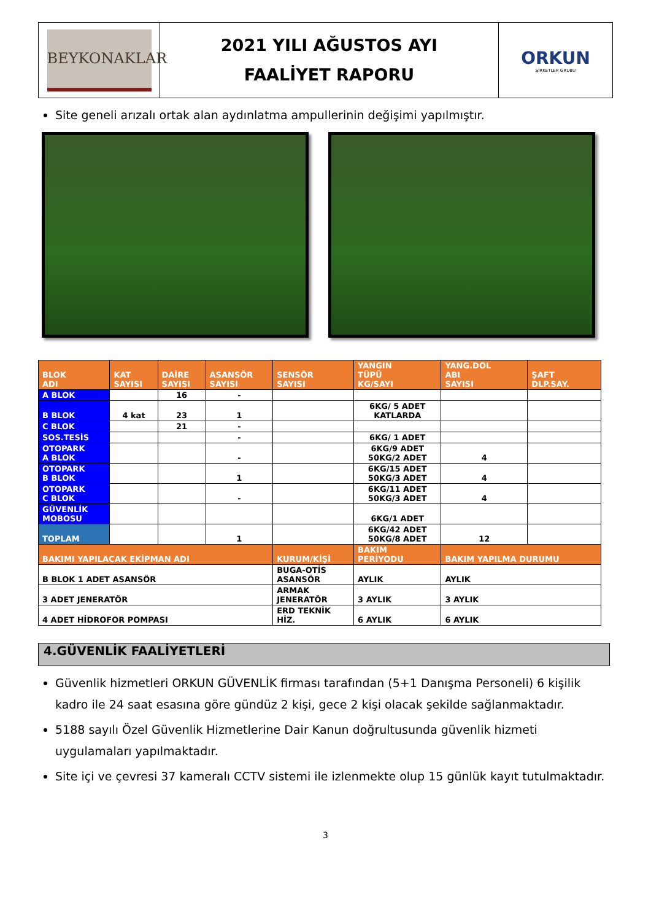| BEYKONAKLAR | 2021 YILI AĞUSTOS AYI FAALİYET RAPORU | ORKUN ŞİRKETLER GRUBU |
Site geneli arızalı ortak alan aydınlatma ampullerinin değişimi yapılmıştır.
| BLOK ADI | KAT SAYISI | DAİRE SAYISI | ASANSÖR SAYISI | SENSÖR SAYISI | YANGIN TÜPÜ KG/SAYI | YANG.DOL ABI SAYISI | ŞAFT DLP.SAY. |
| --- | --- | --- | --- | --- | --- | --- | --- |
| A BLOK | | 16 | - | | | | |
| B BLOK | 4 kat | 23 | 1 | | 6KG/ 5 ADET KATLARDA | | |
| C BLOK | | 21 | - | | | | |
| SOS.TESİS | | | - | | 6KG/ 1 ADET | | |
| OTOPARK A BLOK | | | - | | 6KG/9 ADET 50KG/2 ADET | 4 | |
| OTOPARK B BLOK | | | 1 | | 6KG/15 ADET 50KG/3 ADET | 4 | |
| OTOPARK C BLOK | | | - | | 6KG/11 ADET 50KG/3 ADET | 4 | |
| GÜVENLİK MOBOSU | | | | | 6KG/1 ADET | | |
| TOPLAM | | | 1 | | 6KG/42 ADET 50KG/8 ADET | 12 | |
| BAKIMI YAPILACAK EKİPMAN ADI | | | | KURUM/KİŞİ | BAKIM PERİYODU | BAKIM YAPILMA DURUMU | |
| B BLOK 1 ADET ASANSÖR | | | | BUGA-OTİS ASANSÖR | AYLIK | AYLIK | |
| 3 ADET JENERATÖR | | | | ARMAK JENERATÖR | 3 AYLIK | 3 AYLIK | |
| 4 ADET HİDROFOR POMPASI | | | | ERD TEKNİK HİZ. | 6 AYLIK | 6 AYLIK | |
4.GÜVENLİK FAALİYETLERİ
Güvenlik hizmetleri ORKUN GÜVENLİK firması tarafından (5+1 Danışma Personeli) 6 kişilik kadro ile 24 saat esasına göre gündüz 2 kişi, gece 2 kişi olacak şekilde sağlanmaktadır.
5188 sayılı Özel Güvenlik Hizmetlerine Dair Kanun doğrultusunda güvenlik hizmeti uygulamaları yapılmaktadır.
Site içi ve çevresi 37 kameralı CCTV sistemi ile izlenmekte olup 15 günlük kayıt tutulmaktadır.
3